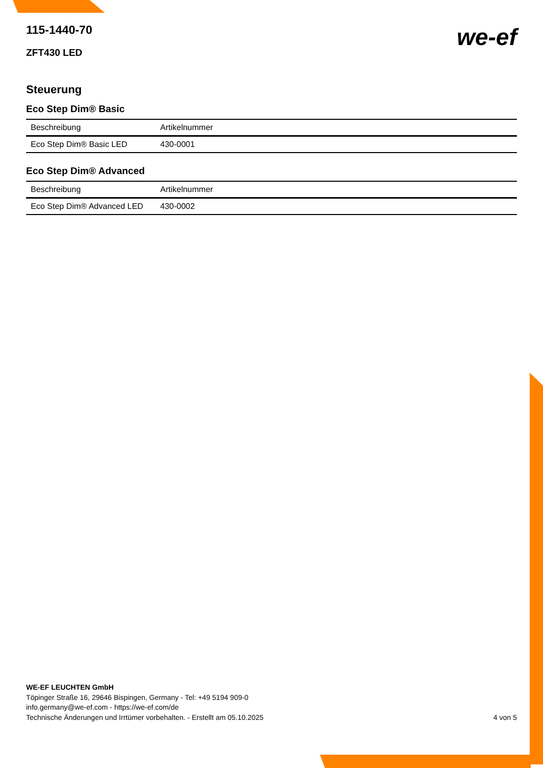we-ef
115-1440-70
ZFT430 LED
Steuerung
Eco Step Dim® Basic
| Beschreibung | Artikelnummer |
| --- | --- |
| Eco Step Dim® Basic LED | 430-0001 |
Eco Step Dim® Advanced
| Beschreibung | Artikelnummer |
| --- | --- |
| Eco Step Dim® Advanced LED | 430-0002 |
WE-EF LEUCHTEN GmbH
Töpinger Straße 16, 29646 Bispingen, Germany - Tel: +49 5194 909-0
info.germany@we-ef.com - https://we-ef.com/de
Technische Änderungen und Irrtümer vorbehalten. - Erstellt am 05.10.2025
4 von 5